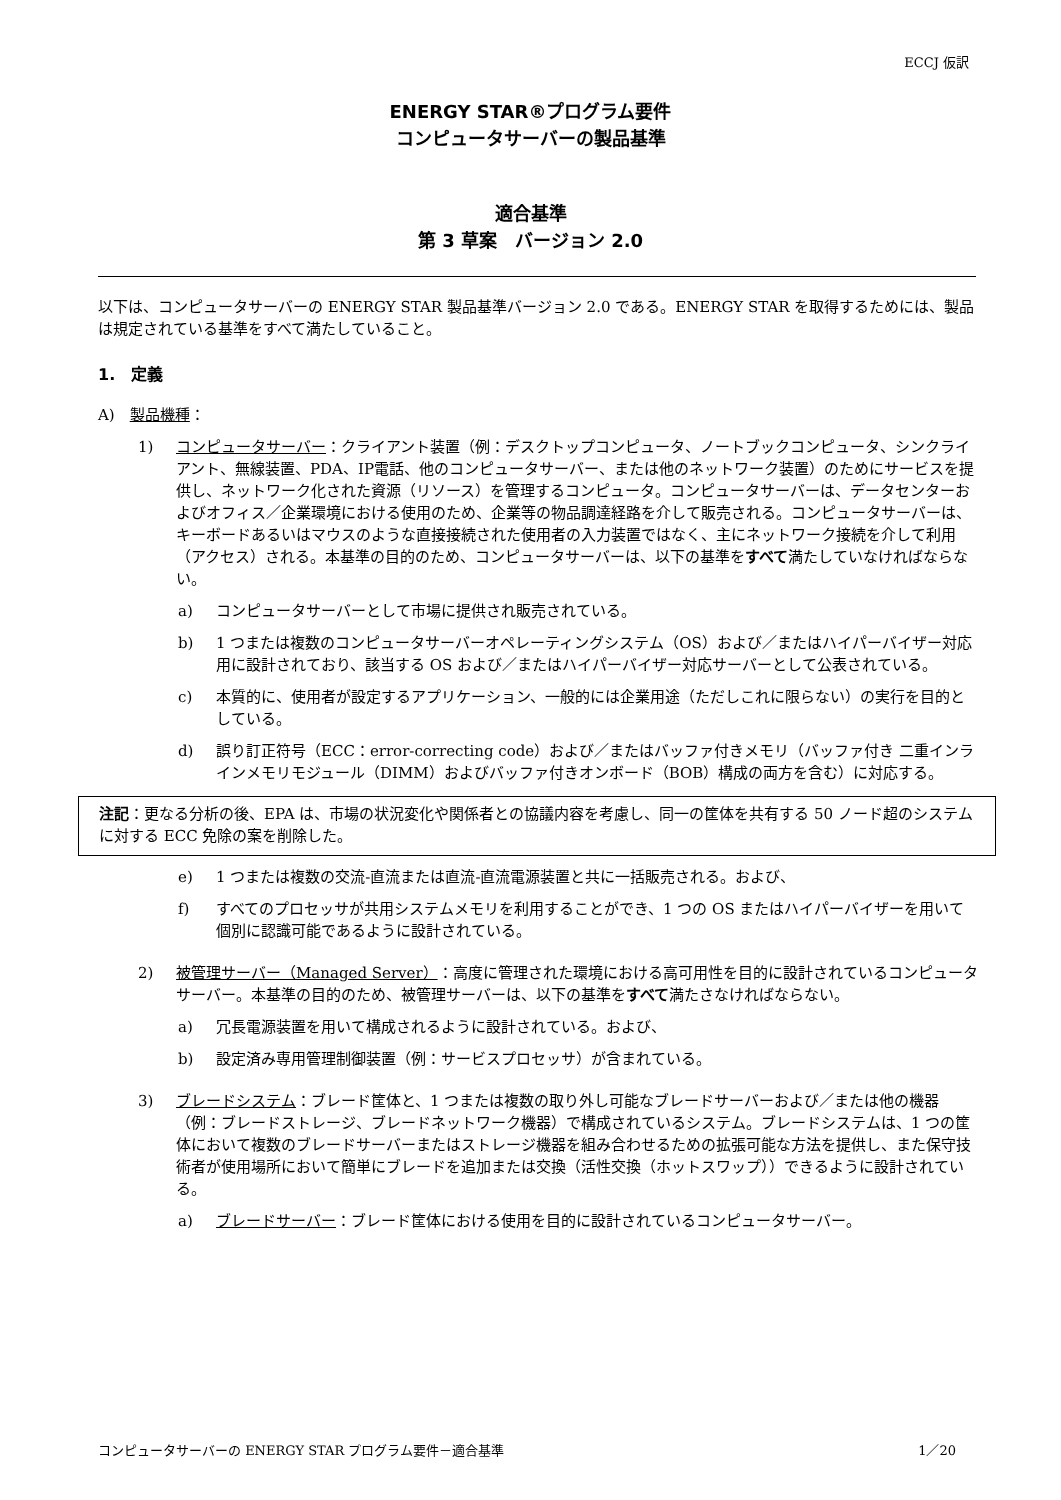ECCJ 仮訳
ENERGY STAR®プログラム要件
コンピュータサーバーの製品基準
適合基準
第 3 草案　バージョン 2.0
以下は、コンピュータサーバーの ENERGY STAR 製品基準バージョン 2.0 である。ENERGY STAR を取得するためには、製品は規定されている基準をすべて満たしていること。
1.　定義
A)　製品機種：
1) コンピュータサーバー：クライアント装置（例：デスクトップコンピュータ、ノートブックコンピュータ、シンクライアント、無線装置、PDA、IP電話、他のコンピュータサーバー、または他のネットワーク装置）のためにサービスを提供し、ネットワーク化された資源（リソース）を管理するコンピュータ。コンピュータサーバーは、データセンターおよびオフィス／企業環境における使用のため、企業等の物品調達経路を介して販売される。コンピュータサーバーは、キーボードあるいはマウスのような直接接続された使用者の入力装置ではなく、主にネットワーク接続を介して利用（アクセス）される。本基準の目的のため、コンピュータサーバーは、以下の基準をすべて満たしていなければならない。
a) コンピュータサーバーとして市場に提供され販売されている。
b) 1 つまたは複数のコンピュータサーバーオペレーティングシステム（OS）および／またはハイパーバイザー対応用に設計されており、該当する OS および／またはハイパーバイザー対応サーバーとして公表されている。
c) 本質的に、使用者が設定するアプリケーション、一般的には企業用途（ただしこれに限らない）の実行を目的としている。
d) 誤り訂正符号（ECC：error-correcting code）および／またはバッファ付きメモリ（バッファ付き 二重インラインメモリモジュール（DIMM）およびバッファ付きオンボード（BOB）構成の両方を含む）に対応する。
注記：更なる分析の後、EPA は、市場の状況変化や関係者との協議内容を考慮し、同一の筐体を共有する 50 ノード超のシステムに対する ECC 免除の案を削除した。
e) 1 つまたは複数の交流-直流または直流-直流電源装置と共に一括販売される。および、
f) すべてのプロセッサが共用システムメモリを利用することができ、1 つの OS またはハイパーバイザーを用いて個別に認識可能であるように設計されている。
2) 被管理サーバー（Managed Server）：高度に管理された環境における高可用性を目的に設計されているコンピュータサーバー。本基準の目的のため、被管理サーバーは、以下の基準をすべて満たさなければならない。
a) 冗長電源装置を用いて構成されるように設計されている。および、
b) 設定済み専用管理制御装置（例：サービスプロセッサ）が含まれている。
3) ブレードシステム：ブレード筐体と、1 つまたは複数の取り外し可能なブレードサーバーおよび／または他の機器（例：ブレードストレージ、ブレードネットワーク機器）で構成されているシステム。ブレードシステムは、1 つの筐体において複数のブレードサーバーまたはストレージ機器を組み合わせるための拡張可能な方法を提供し、また保守技術者が使用場所において簡単にブレードを追加または交換（活性交換（ホットスワップ））できるように設計されている。
a) ブレードサーバー：ブレード筐体における使用を目的に設計されているコンピュータサーバー。
コンピュータサーバーの ENERGY STAR プログラム要件－適合基準 1／20